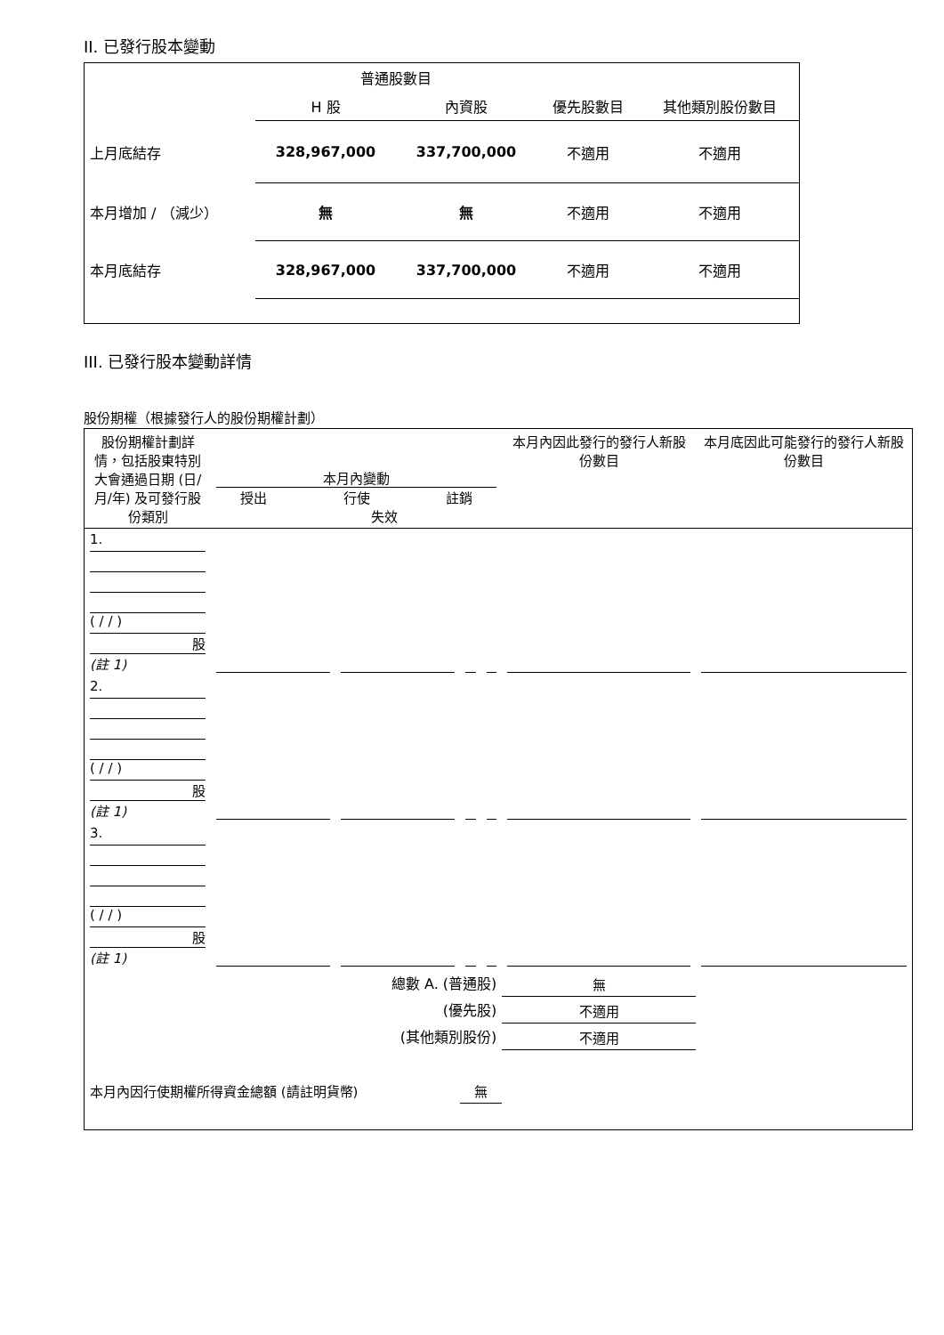II. 已發行股本變動
| | 普通股數目 | | | |
| | H 股 | 內資股 | 優先股數目 | 其他類別股份數目 |
| 上月底結存 | 328,967,000 | 337,700,000 | 不適用 | 不適用 |
| 本月增加 / （減少） | 無 | 無 | 不適用 | 不適用 |
| 本月底結存 | 328,967,000 | 337,700,000 | 不適用 | 不適用 |
III. 已發行股本變動詳情
股份期權（根據發行人的股份期權計劃）
| 股份期權計劃詳情，包括股東特別大會通過日期 (日/月/年) 及可發行股份類別 | 本月內變動 授出 行使 註銷 失效 | | | | 本月內因此發行的發行人新股份數目 | 本月底因此可能發行的發行人新股份數目 |
| 1. ( / / ) 股 (註 1) | | | | | | |
| 2. ( / / ) 股 (註 1) | | | | | | |
| 3. ( / / ) 股 (註 1) | | | | | | |
| 總數 A. (普通股) | | | | | 無 | |
| (優先股) | | | | | 不適用 | |
| (其他類別股份) | | | | | 不適用 | |
| 本月內因行使期權所得資金總額 (請註明貨幣) | | | 無 | | | |